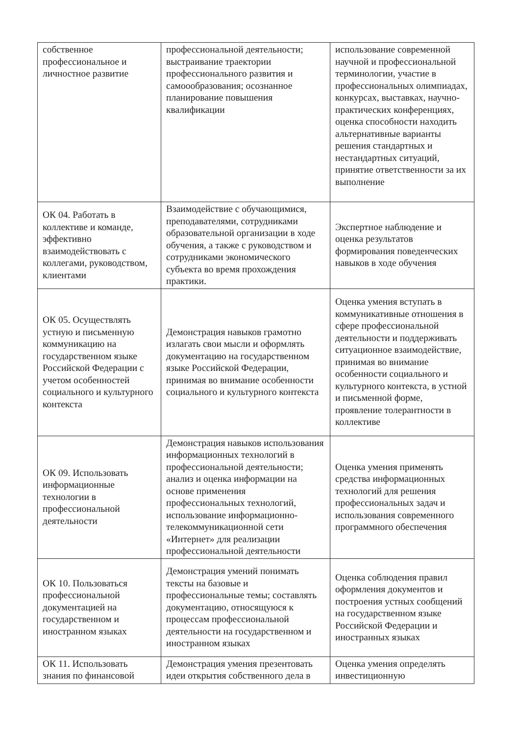| собственное профессиональное и личностное развитие | профессиональной деятельности; выстраивание траектории профессионального развития и самоообразования; осознанное планирование повышения квалификации | использование современной научной и профессиональной терминологии, участие в профессиональных олимпиадах, конкурсах, выставках, научно-практических конференциях, оценка способности находить альтернативные варианты решения стандартных и нестандартных ситуаций, принятие ответственности за их выполнение |
| ОК 04. Работать в коллективе и команде, эффективно взаимодействовать с коллегами, руководством, клиентами | Взаимодействие с обучающимися, преподавателями, сотрудниками образовательной организации в ходе обучения, а также с руководством и сотрудниками экономического субъекта во время прохождения практики. | Экспертное наблюдение и оценка результатов формирования поведенческих навыков в ходе обучения |
| ОК 05. Осуществлять устную и письменную коммуникацию на государственном языке Российской Федерации с учетом особенностей социального и культурного контекста | Демонстрация навыков грамотно излагать свои мысли и оформлять документацию на государственном языке Российской Федерации, принимая во внимание особенности социального и культурного контекста | Оценка умения вступать в коммуникативные отношения в сфере профессиональной деятельности и поддерживать ситуационное взаимодействие, принимая во внимание особенности социального и культурного контекста, в устной и письменной форме, проявление толерантности в коллективе |
| ОК 09. Использовать информационные технологии в профессиональной деятельности | Демонстрация навыков использования информационных технологий в профессиональной деятельности; анализ и оценка информации на основе применения профессиональных технологий, использование информационно-телекоммуникационной сети «Интернет» для реализации профессиональной деятельности | Оценка умения применять средства информационных технологий для решения профессиональных задач и использования современного программного обеспечения |
| ОК 10. Пользоваться профессиональной документацией на государственном и иностранном языках | Демонстрация умений понимать тексты на базовые и профессиональные темы; составлять документацию, относящуюся к процессам профессиональной деятельности на государственном и иностранном языках | Оценка соблюдения правил оформления документов и построения устных сообщений на государственном языке Российской Федерации и иностранных языках |
| ОК 11. Использовать знания по финансовой | Демонстрация умения презентовать идеи открытия собственного дела в | Оценка умения определять инвестиционную |